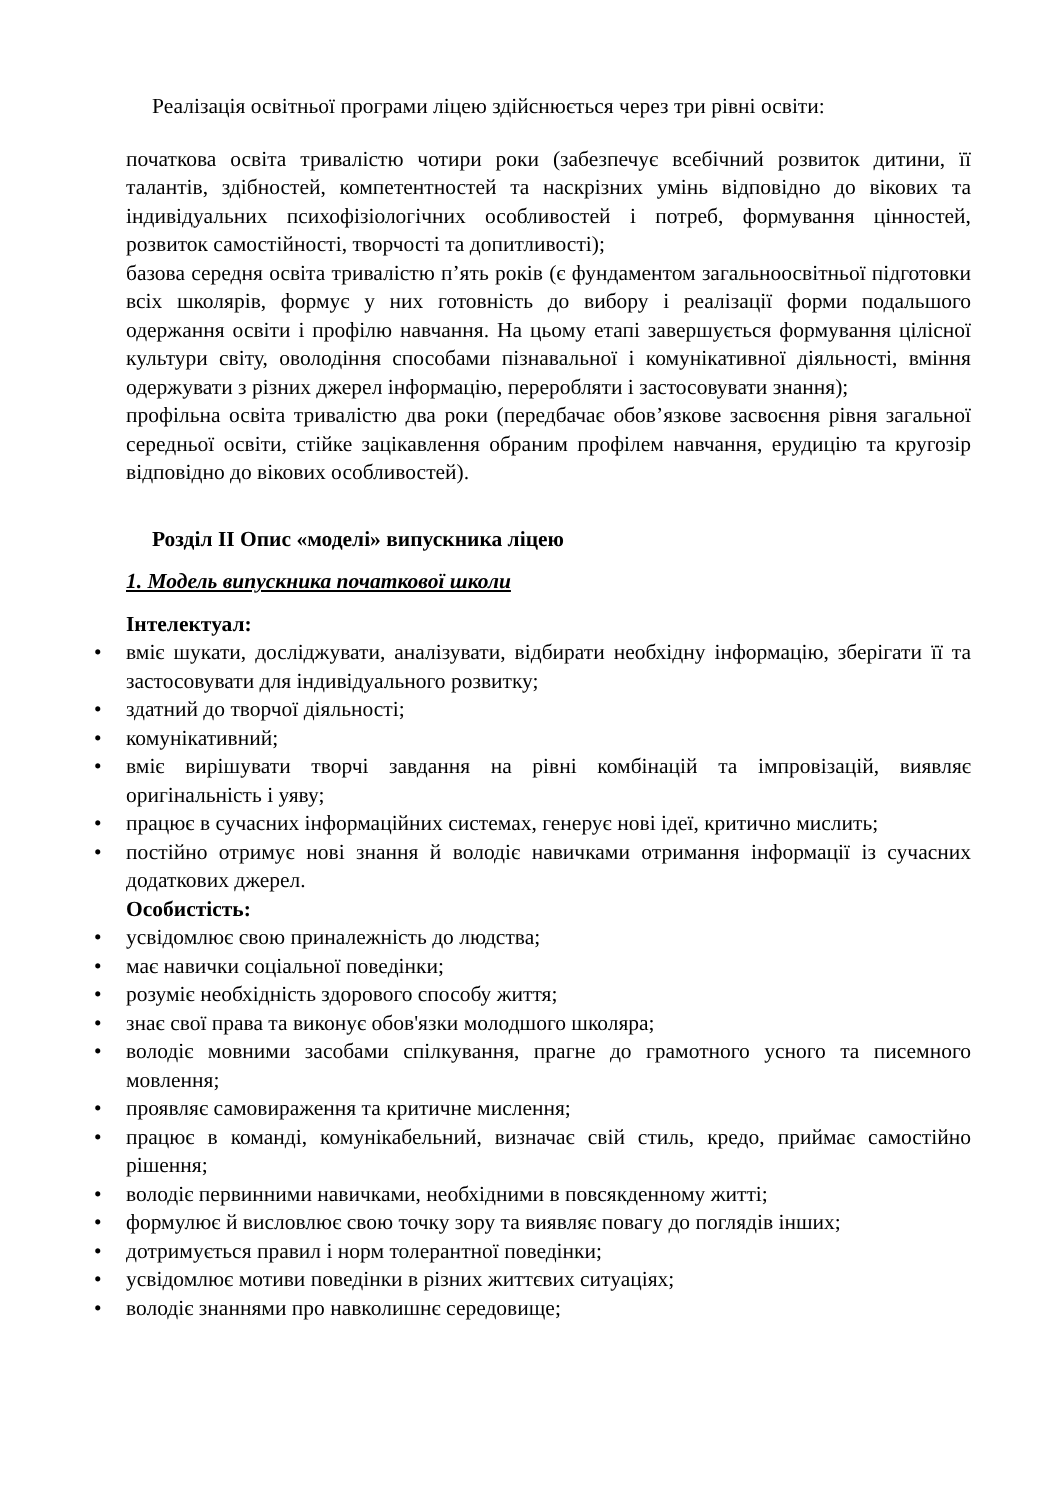Реалізація освітньої програми ліцею здійснюється через три рівні освіти:
початкова освіта тривалістю чотири роки (забезпечує всебічний розвиток дитини, її талантів, здібностей, компетентностей та наскрізних умінь відповідно до вікових та індивідуальних психофізіологічних особливостей і потреб, формування цінностей, розвиток самостійності, творчості та допитливості);
базова середня освіта тривалістю п’ять років (є фундаментом загальноосвітньої підготовки всіх школярів, формує у них готовність до вибору і реалізації форми подальшого одержання освіти і профілю навчання. На цьому етапі завершується формування цілісної культури світу, оволодіння способами пізнавальної і комунікативної діяльності, вміння одержувати з різних джерел інформацію, переробляти і застосовувати знання);
профільна освіта тривалістю два роки (передбачає обов’язкове засвоєння рівня загальної середньої освіти, стійке зацікавлення обраним профілем навчання, ерудицію та кругозір відповідно до вікових особливостей).
Розділ ІІ Опис «моделі» випускника ліцею
1. Модель випускника початкової школи
Інтелектуал:
• вміє шукати, досліджувати, аналізувати, відбирати необхідну інформацію, зберігати її та застосовувати для індивідуального розвитку;
• здатний до творчої діяльності;
• комунікативний;
• вміє вирішувати творчі завдання на рівні комбінацій та імпровізацій, виявляє оригінальність і уяву;
• працює в сучасних інформаційних системах, генерує нові ідеї, критично мислить;
• постійно отримує нові знання й володіє навичками отримання інформації із сучасних додаткових джерел.
Особистість:
• усвідомлює свою приналежність до людства;
• має навички соціальної поведінки;
• розуміє необхідність здорового способу життя;
• знає свої права та виконує обов'язки молодшого школяра;
• володіє мовними засобами спілкування, прагне до грамотного усного та писемного мовлення;
• проявляє самовираження та критичне мислення;
• працює в команді, комунікабельний, визначає свій стиль, кредо, приймає самостійно рішення;
• володіє первинними навичками, необхідними в повсякденному житті;
• формулює й висловлює свою точку зору та виявляє повагу до поглядів інших;
• дотримується правил і норм толерантної поведінки;
• усвідомлює мотиви поведінки в різних життєвих ситуаціях;
• володіє знаннями про навколишнє середовище;